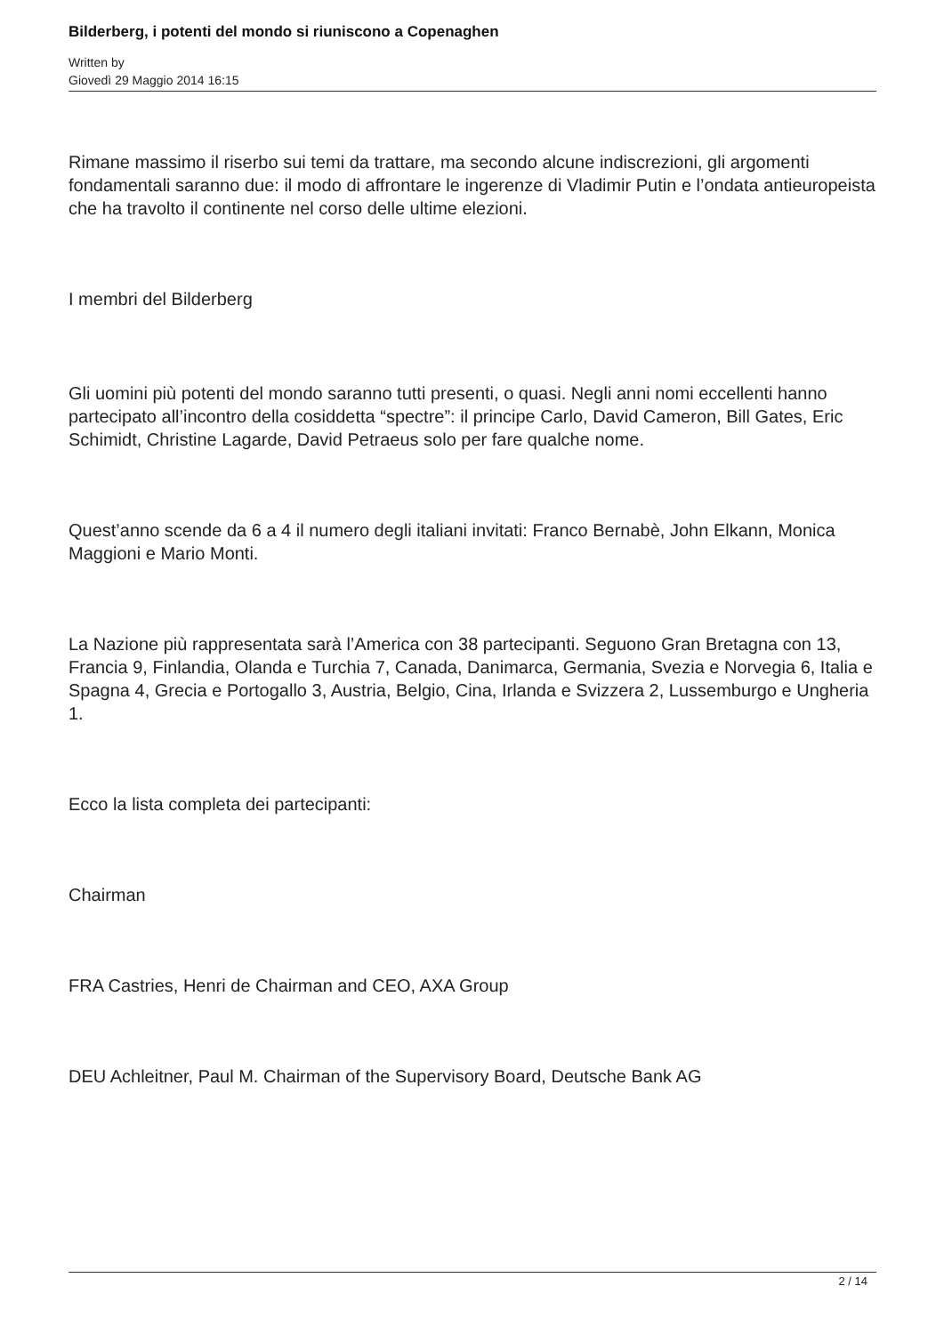Bilderberg, i potenti del mondo si riuniscono a Copenaghen
Written by
Giovedì 29 Maggio 2014 16:15
Rimane massimo il riserbo sui temi da trattare, ma secondo alcune indiscrezioni, gli argomenti fondamentali saranno due: il modo di affrontare le ingerenze di Vladimir Putin e l’ondata antieuropeista che ha travolto il continente nel corso delle ultime elezioni.
I membri del Bilderberg
Gli uomini più potenti del mondo saranno tutti presenti, o quasi. Negli anni nomi eccellenti hanno partecipato all’incontro della cosiddetta “spectre”: il principe Carlo, David Cameron, Bill Gates, Eric Schimidt, Christine Lagarde, David Petraeus solo per fare qualche nome.
Quest’anno scende da 6 a 4 il numero degli italiani invitati: Franco Bernabè, John Elkann, Monica Maggioni e Mario Monti.
La Nazione più rappresentata sarà l’America con 38 partecipanti. Seguono Gran Bretagna con 13, Francia 9, Finlandia, Olanda e Turchia 7, Canada, Danimarca, Germania, Svezia e Norvegia 6, Italia e Spagna 4, Grecia e Portogallo 3, Austria, Belgio, Cina, Irlanda e Svizzera 2, Lussemburgo e Ungheria 1.
Ecco la lista completa dei partecipanti:
Chairman
FRA Castries, Henri de Chairman and CEO, AXA Group
DEU Achleitner, Paul M. Chairman of the Supervisory Board, Deutsche Bank AG
2 / 14